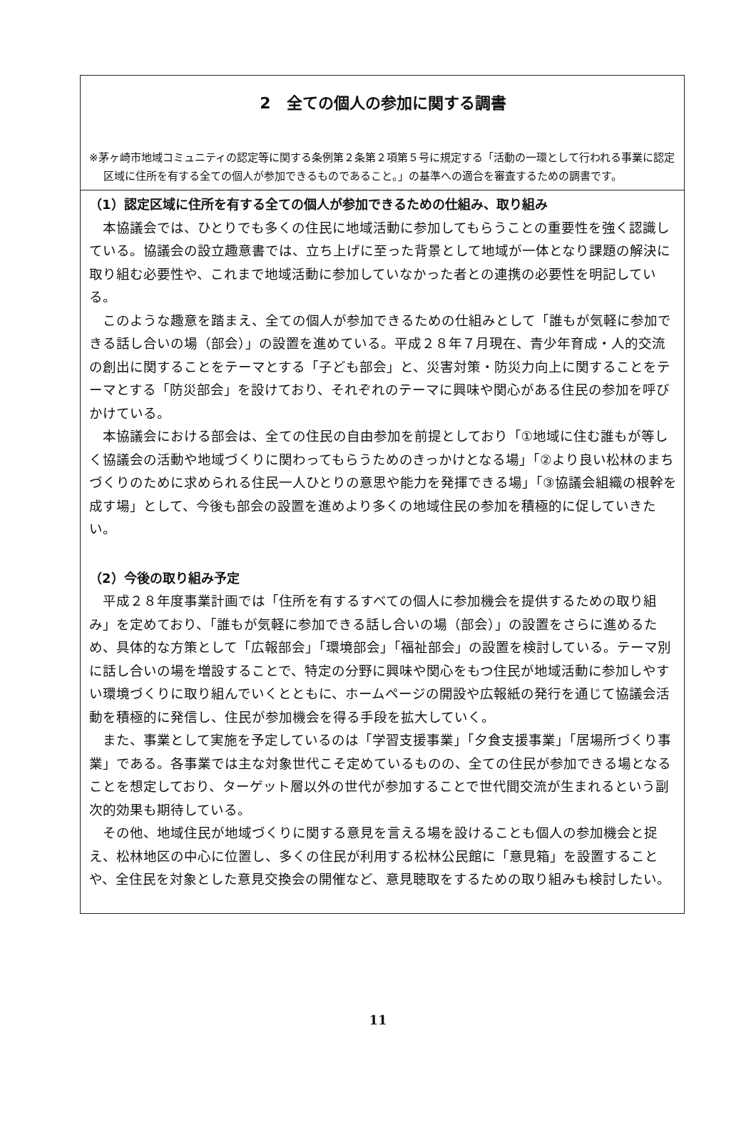2　全ての個人の参加に関する調書
※茅ヶ崎市地域コミュニティの認定等に関する条例第２条第２項第５号に規定する「活動の一環として行われる事業に認定区域に住所を有する全ての個人が参加できるものであること。」の基準への適合を審査するための調書です。
（1）認定区域に住所を有する全ての個人が参加できるための仕組み、取り組み
本協議会では、ひとりでも多くの住民に地域活動に参加してもらうことの重要性を強く認識している。協議会の設立趣意書では、立ち上げに至った背景として地域が一体となり課題の解決に取り組む必要性や、これまで地域活動に参加していなかった者との連携の必要性を明記している。
このような趣意を踏まえ、全ての個人が参加できるための仕組みとして「誰もが気軽に参加できる話し合いの場（部会）」の設置を進めている。平成２８年７月現在、青少年育成・人的交流の創出に関することをテーマとする「子ども部会」と、災害対策・防災力向上に関することをテーマとする「防災部会」を設けており、それぞれのテーマに興味や関心がある住民の参加を呼びかけている。
本協議会における部会は、全ての住民の自由参加を前提としており「①地域に住む誰もが等しく協議会の活動や地域づくりに関わってもらうためのきっかけとなる場」「②より良い松林のまちづくりのために求められる住民一人ひとりの意思や能力を発揮できる場」「③協議会組織の根幹を成す場」として、今後も部会の設置を進めより多くの地域住民の参加を積極的に促していきたい。
（2）今後の取り組み予定
平成２８年度事業計画では「住所を有するすべての個人に参加機会を提供するための取り組み」を定めており、「誰もが気軽に参加できる話し合いの場（部会）」の設置をさらに進めるため、具体的な方策として「広報部会」「環境部会」「福祉部会」の設置を検討している。テーマ別に話し合いの場を増設することで、特定の分野に興味や関心をもつ住民が地域活動に参加しやすい環境づくりに取り組んでいくとともに、ホームページの開設や広報紙の発行を通じて協議会活動を積極的に発信し、住民が参加機会を得る手段を拡大していく。
また、事業として実施を予定しているのは「学習支援事業」「夕食支援事業」「居場所づくり事業」である。各事業では主な対象世代こそ定めているものの、全ての住民が参加できる場となることを想定しており、ターゲット層以外の世代が参加することで世代間交流が生まれるという副次的効果も期待している。
その他、地域住民が地域づくりに関する意見を言える場を設けることも個人の参加機会と捉え、松林地区の中心に位置し、多くの住民が利用する松林公民館に「意見箱」を設置することや、全住民を対象とした意見交換会の開催など、意見聴取をするための取り組みも検討したい。
11